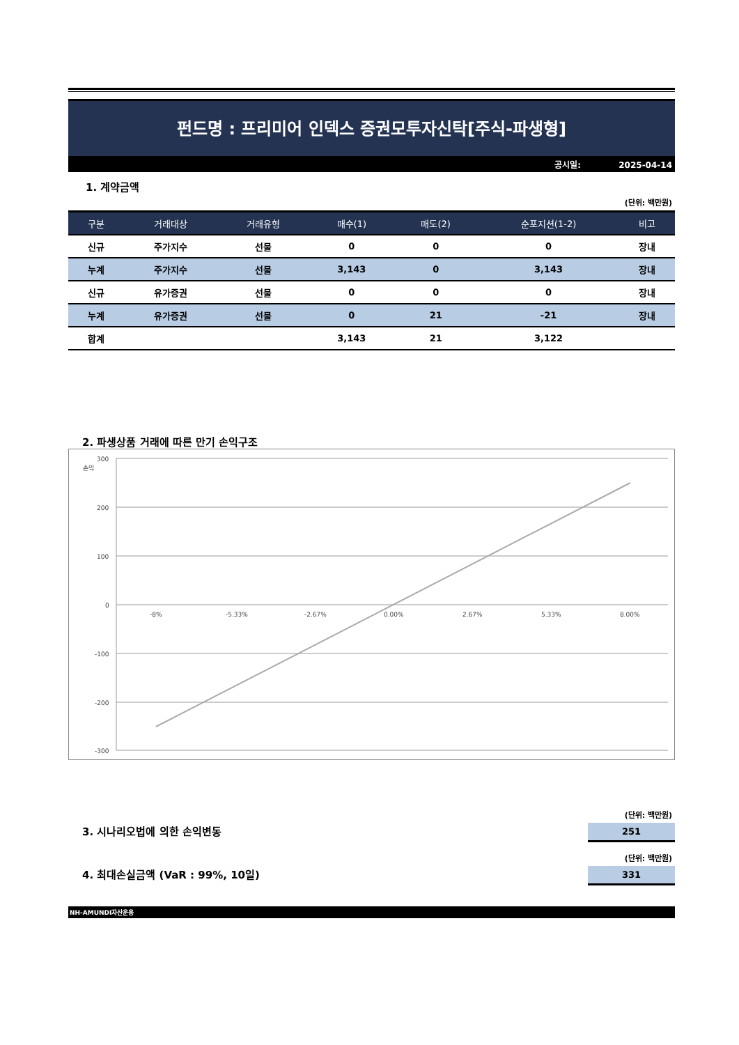펀드명 : 프리미어 인덱스 증권모투자신탁[주식-파생형]
공시일: 2025-04-14
1. 계약금액
(단위: 백만원)
| 구분 | 거래대상 | 거래유형 | 매수(1) | 매도(2) | 순포지션(1-2) | 비고 |
| --- | --- | --- | --- | --- | --- | --- |
| 신규 | 주가지수 | 선물 | 0 | 0 | 0 | 장내 |
| 누계 | 주가지수 | 선물 | 3,143 | 0 | 3,143 | 장내 |
| 신규 | 유가증권 | 선물 | 0 | 0 | 0 | 장내 |
| 누계 | 유가증권 | 선물 | 0 | 21 | -21 | 장내 |
| 합계 | | | 3,143 | 21 | 3,122 | |
2. 파생상품 거래에 따른 만기 손익구조
손익
300
200
100
0
-100
-200
-300
-8%
-5.33%
-2.67%
0.00%
2.67%
5.33%
8.00%
(단위: 백만원)
3. 시나리오법에 의한 손익변동
251
(단위: 백만원)
4. 최대손실금액 (VaR : 99%, 10일)
331
NH-AMUNDI자산운용